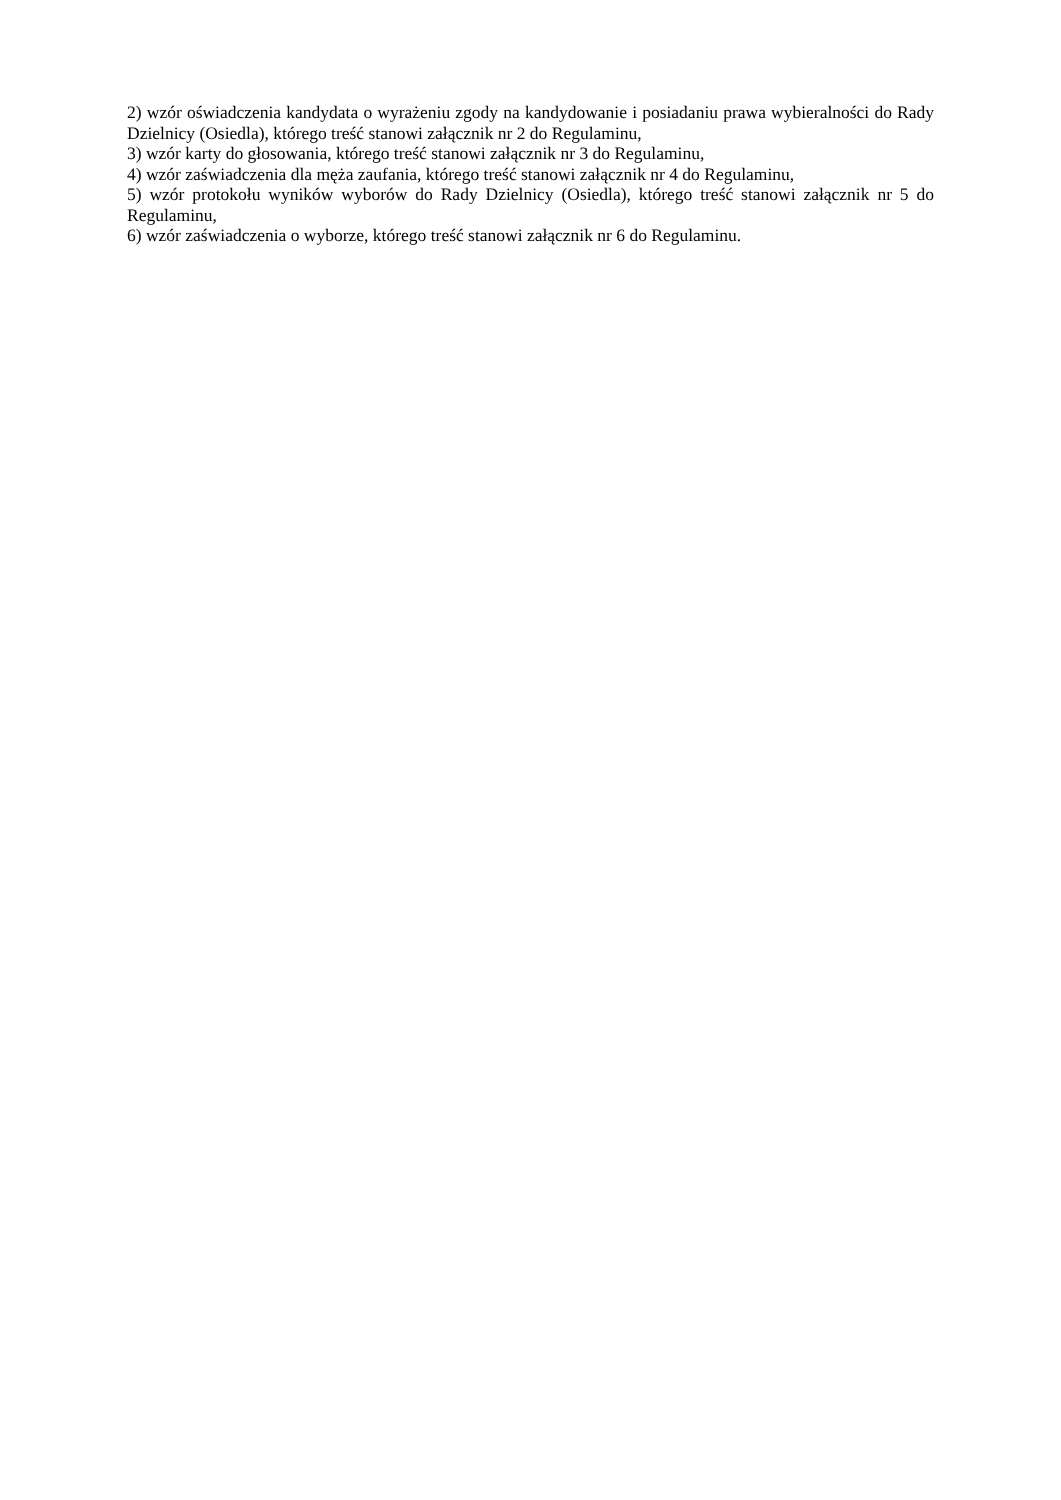2) wzór oświadczenia kandydata o wyrażeniu zgody na kandydowanie i posiadaniu prawa wybieralności do Rady Dzielnicy (Osiedla), którego treść stanowi załącznik nr 2 do Regulaminu,
3) wzór karty do głosowania, którego treść stanowi załącznik nr 3 do Regulaminu,
4) wzór zaświadczenia dla męża zaufania, którego treść stanowi załącznik nr 4 do Regulaminu,
5) wzór protokołu wyników wyborów do Rady Dzielnicy (Osiedla), którego treść stanowi załącznik nr 5 do Regulaminu,
6) wzór zaświadczenia o wyborze, którego treść stanowi załącznik nr 6 do Regulaminu.